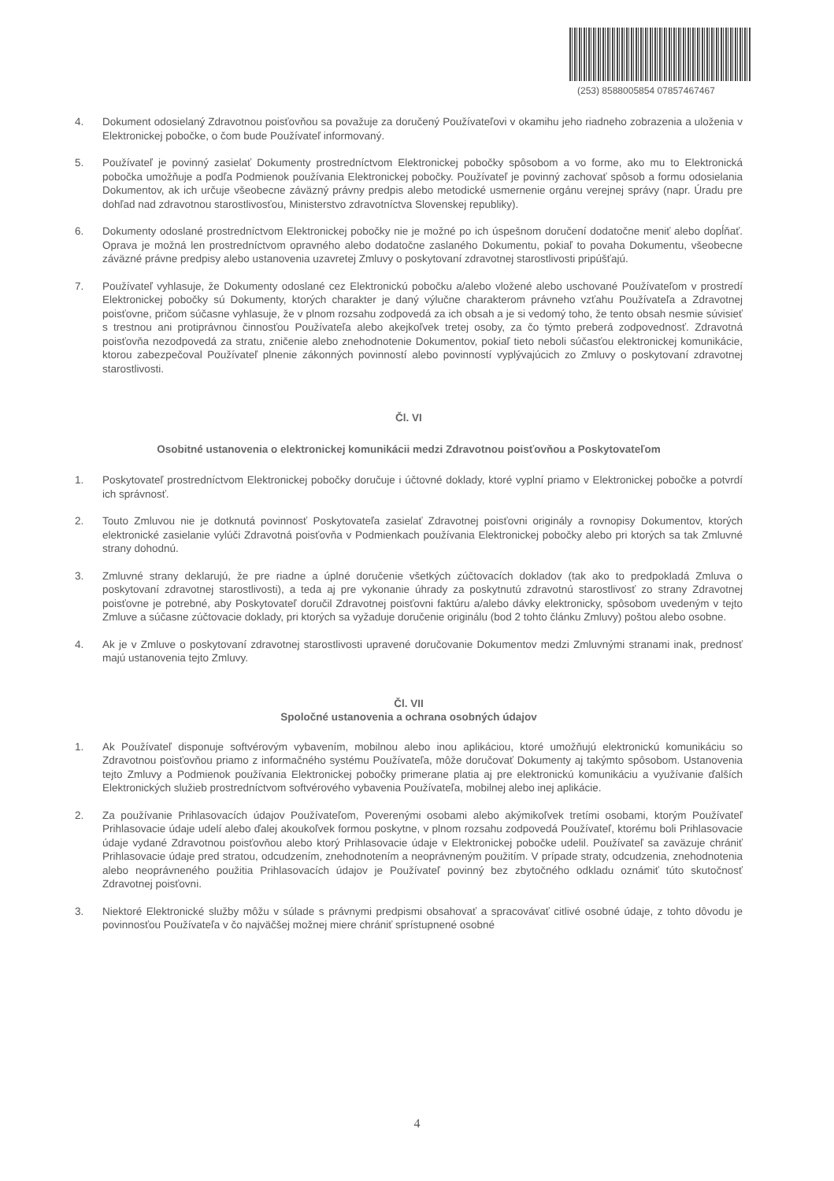(253) 8588005854 07857467467
4. Dokument odosielaný Zdravotnou poisťovňou sa považuje za doručený Používateľovi v okamihu jeho riadneho zobrazenia a uloženia v Elektronickej pobočke, o čom bude Používateľ informovaný.
5. Používateľ je povinný zasielať Dokumenty prostredníctvom Elektronickej pobočky spôsobom a vo forme, ako mu to Elektronická pobočka umožňuje a podľa Podmienok používania Elektronickej pobočky. Používateľ je povinný zachovať spôsob a formu odosielania Dokumentov, ak ich určuje všeobecne záväzný právny predpis alebo metodické usmernenie orgánu verejnej správy (napr. Úradu pre dohľad nad zdravotnou starostlivosťou, Ministerstvo zdravotníctva Slovenskej republiky).
6. Dokumenty odoslané prostredníctvom Elektronickej pobočky nie je možné po ich úspešnom doručení dodatočne meniť alebo dopĺňať. Oprava je možná len prostredníctvom opravného alebo dodatočne zaslaného Dokumentu, pokiaľ to povaha Dokumentu, všeobecne záväzné právne predpisy alebo ustanovenia uzavretej Zmluvy o poskytovaní zdravotnej starostlivosti pripúšťajú.
7. Používateľ vyhlasuje, že Dokumenty odoslané cez Elektronickú pobočku a/alebo vložené alebo uschované Používateľom v prostredí Elektronickej pobočky sú Dokumenty, ktorých charakter je daný výlučne charakterom právneho vzťahu Používateľa a Zdravotnej poisťovne, pričom súčasne vyhlasuje, že v plnom rozsahu zodpovedá za ich obsah a je si vedomý toho, že tento obsah nesmie súvisieť s trestnou ani protiprávnou činnosťou Používateľa alebo akejkoľvek tretej osoby, za čo týmto preberá zodpovednosť. Zdravotná poisťovňa nezodpovedá za stratu, zničenie alebo znehodnotenie Dokumentov, pokiaľ tieto neboli súčasťou elektronickej komunikácie, ktorou zabezpečoval Používateľ plnenie zákonných povinností alebo povinností vyplývajúcich zo Zmluvy o poskytovaní zdravotnej starostlivosti.
Čl. VI
Osobitné ustanovenia o elektronickej komunikácii medzi Zdravotnou poisťovňou a Poskytovateľom
1. Poskytovateľ prostredníctvom Elektronickej pobočky doručuje i účtovné doklady, ktoré vyplní priamo v Elektronickej pobočke a potvrdí ich správnosť.
2. Touto Zmluvou nie je dotknutá povinnosť Poskytovateľa zasielať Zdravotnej poisťovni originály a rovnopisy Dokumentov, ktorých elektronické zasielanie vylúči Zdravotná poisťovňa v Podmienkach používania Elektronickej pobočky alebo pri ktorých sa tak Zmluvné strany dohodnú.
3. Zmluvné strany deklarujú, že pre riadne a úplné doručenie všetkých zúčtovacích dokladov (tak ako to predpokladá Zmluva o poskytovaní zdravotnej starostlivosti), a teda aj pre vykonanie úhrady za poskytnutú zdravotnú starostlivosť zo strany Zdravotnej poisťovne je potrebné, aby Poskytovateľ doručil Zdravotnej poisťovni faktúru a/alebo dávky elektronicky, spôsobom uvedeným v tejto Zmluve a súčasne zúčtovacie doklady, pri ktorých sa vyžaduje doručenie originálu (bod 2 tohto článku Zmluvy) poštou alebo osobne.
4. Ak je v Zmluve o poskytovaní zdravotnej starostlivosti upravené doručovanie Dokumentov medzi Zmluvnými stranami inak, prednosť majú ustanovenia tejto Zmluvy.
Čl. VII
Spoločné ustanovenia a ochrana osobných údajov
1. Ak Používateľ disponuje softvérovým vybavením, mobilnou alebo inou aplikáciou, ktoré umožňujú elektronickú komunikáciu so Zdravotnou poisťovňou priamo z informačného systému Používateľa, môže doručovať Dokumenty aj takýmto spôsobom. Ustanovenia tejto Zmluvy a Podmienok používania Elektronickej pobočky primerane platia aj pre elektronickú komunikáciu a využívanie ďalších Elektronických služieb prostredníctvom softvérového vybavenia Používateľa, mobilnej alebo inej aplikácie.
2. Za používanie Prihlasovacích údajov Používateľom, Poverenými osobami alebo akýmikoľvek tretími osobami, ktorým Používateľ Prihlasovacie údaje udelí alebo ďalej akoukoľvek formou poskytne, v plnom rozsahu zodpovedá Používateľ, ktorému boli Prihlasovacie údaje vydané Zdravotnou poisťovňou alebo ktorý Prihlasovacie údaje v Elektronickej pobočke udelil. Používateľ sa zaväzuje chrániť Prihlasovacie údaje pred stratou, odcudzením, znehodnotením a neoprávneným použitím. V prípade straty, odcudzenia, znehodnotenia alebo neoprávneného použitia Prihlasovacích údajov je Používateľ povinný bez zbytočného odkladu oznámiť túto skutočnosť Zdravotnej poisťovni.
3. Niektoré Elektronické služby môžu v súlade s právnymi predpismi obsahovať a spracovávať citlivé osobné údaje, z tohto dôvodu je povinnosťou Používateľa v čo najväčšej možnej miere chrániť sprístupnené osobné
4